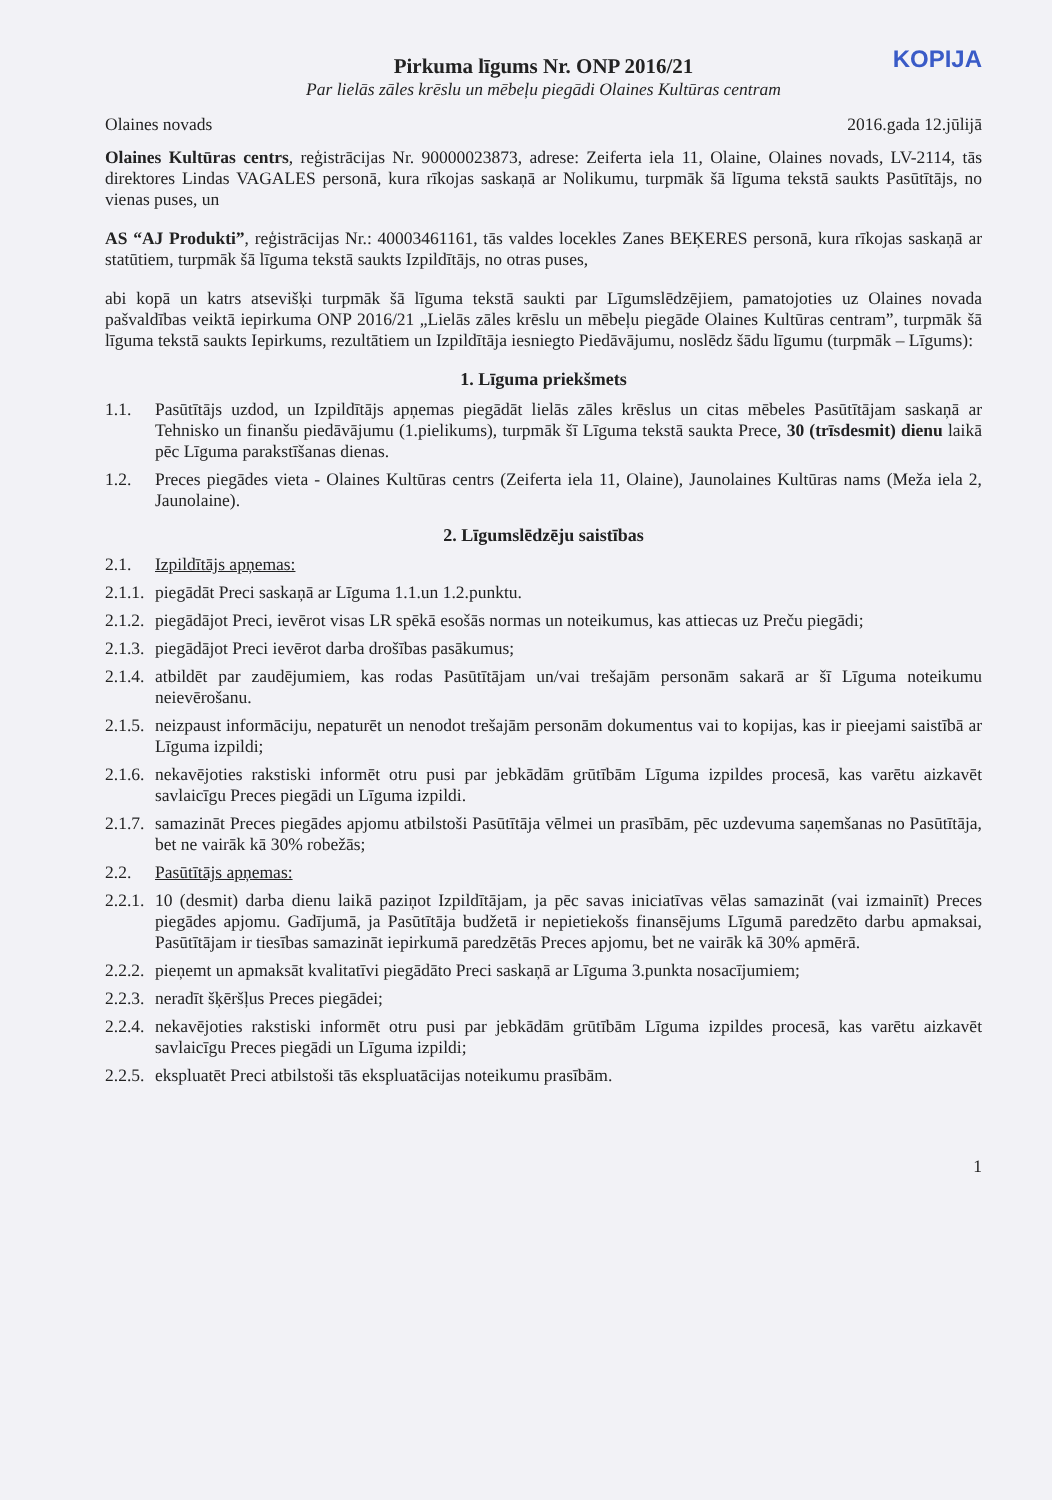KOPIJA
Pirkuma līgums Nr. ONP 2016/21
Par lielās zāles krēslu un mēbeļu piegādi Olaines Kultūras centram
Olaines novads 2016.gada 12.jūlijā
Olaines Kultūras centrs, reģistrācijas Nr. 90000023873, adrese: Zeiferta iela 11, Olaine, Olaines novads, LV-2114, tās direktores Lindas VAGALES personā, kura rīkojas saskaņā ar Nolikumu, turpmāk šā līguma tekstā saukts Pasūtītājs, no vienas puses, un
AS “AJ Produkti”, reģistrācijas Nr.: 40003461161, tās valdes locekles Zanes BEĶERES personā, kura rīkojas saskaņā ar statūtiem, turpmāk šā līguma tekstā saukts Izpildītājs, no otras puses,
abi kopā un katrs atsevišķi turpmāk šā līguma tekstā saukti par Līgumslēdzējiem, pamatojoties uz Olaines novada pašvaldības veiktā iepirkuma ONP 2016/21 „Lielās zāles krēslu un mēbeļu piegāde Olaines Kultūras centram”, turpmāk šā līguma tekstā saukts Iepirkums, rezultātiem un Izpildītāja iesniegto Piedāvājumu, noslēdz šādu līgumu (turpmāk – Līgums):
1. Līguma priekšmets
1.1. Pasūtītājs uzdod, un Izpildītājs apņemas piegādāt lielās zāles krēslus un citas mēbeles Pasūtītājam saskaņā ar Tehnisko un finanšu piedāvājumu (1.pielikums), turpmāk šī Līguma tekstā saukta Prece, 30 (trīsdesmit) dienu laikā pēc Līguma parakstīšanas dienas.
1.2. Preces piegādes vieta - Olaines Kultūras centrs (Zeiferta iela 11, Olaine), Jaunolaines Kultūras nams (Meža iela 2, Jaunolaine).
2. Līgumslēdzēju saistības
2.1. Izpildītājs apņemas:
2.1.1. piegādāt Preci saskaņā ar Līguma 1.1.un 1.2.punktu.
2.1.2. piegādājot Preci, ievērot visas LR spēkā esošās normas un noteikumus, kas attiecas uz Preču piegādi;
2.1.3. piegādājot Preci ievērot darba drošības pasākumus;
2.1.4. atbildēt par zaudējumiem, kas rodas Pasūtītājam un/vai trešajām personām sakarā ar šī Līguma noteikumu neievērošanu.
2.1.5. neizpaust informāciju, nepaturēt un nenodot trešajām personām dokumentus vai to kopijas, kas ir pieejami saistībā ar Līguma izpildi;
2.1.6. nekavējoties rakstiski informēt otru pusi par jebkādām grūtībām Līguma izpildes procesā, kas varētu aizkavēt savlaicīgu Preces piegādi un Līguma izpildi.
2.1.7. samazināt Preces piegādes apjomu atbilstoši Pasūtītāja vēlmei un prasībām, pēc uzdevuma saņemšanas no Pasūtītāja, bet ne vairāk kā 30% robežās;
2.2. Pasūtītājs apņemas:
2.2.1. 10 (desmit) darba dienu laikā paziņot Izpildītājam, ja pēc savas iniciatīvas vēlas samazināt (vai izmainīt) Preces piegādes apjomu. Gadījumā, ja Pasūtītāja budžetā ir nepietiekošs finansējums Līgumā paredzēto darbu apmaksai, Pasūtītājam ir tiesības samazināt iepirkumā paredzētās Preces apjomu, bet ne vairāk kā 30% apmērā.
2.2.2. pieņemt un apmaksāt kvalitatīvi piegādāto Preci saskaņā ar Līguma 3.punkta nosacījumiem;
2.2.3. neradīt šķēršļus Preces piegādei;
2.2.4. nekavējoties rakstiski informēt otru pusi par jebkādām grūtībām Līguma izpildes procesā, kas varētu aizkavēt savlaicīgu Preces piegādi un Līguma izpildi;
2.2.5. ekspluatēt Preci atbilstoši tās ekspluatācijas noteikumu prasībām.
1